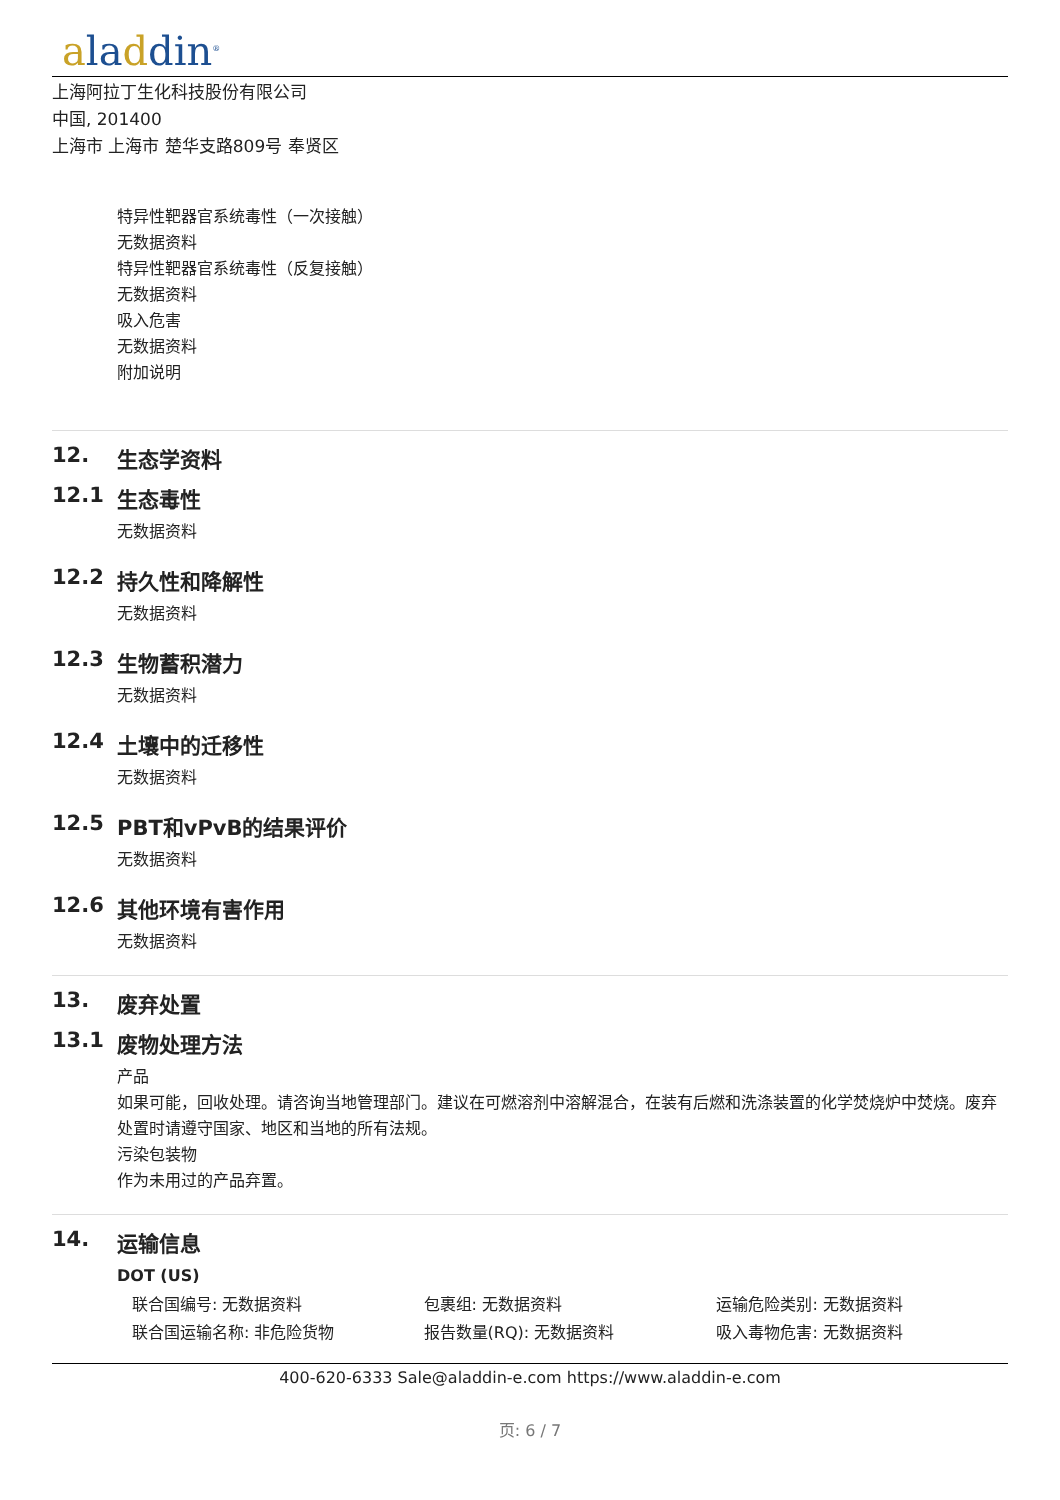aladdin<sup>®</sup>
上海阿拉丁生化科技股份有限公司
中国, 201400
上海市 上海市 楚华支路809号 奉贤区
特异性靶器官系统毒性（一次接触）
无数据资料
特异性靶器官系统毒性（反复接触）
无数据资料
吸入危害
无数据资料
附加说明
12. 生态学资料
12.1 生态毒性
无数据资料
12.2 持久性和降解性
无数据资料
12.3 生物蓄积潜力
无数据资料
12.4 土壤中的迁移性
无数据资料
12.5 PBT和vPvB的结果评价
无数据资料
12.6 其他环境有害作用
无数据资料
13. 废弃处置
13.1 废物处理方法
产品
如果可能，回收处理。请咨询当地管理部门。建议在可燃溶剂中溶解混合，在装有后燃和洗涤装置的化学焚烧炉中焚烧。废弃处置时请遵守国家、地区和当地的所有法规。
污染包装物
作为未用过的产品弃置。
14. 运输信息
DOT (US)
| 联合国编号: 无数据资料 | 包裹组: 无数据资料 | 运输危险类别: 无数据资料 |
| 联合国运输名称: 非危险货物 | 报告数量(RQ): 无数据资料 | 吸入毒物危害: 无数据资料 |
400-620-6333 Sale@aladdin-e.com https://www.aladdin-e.com
页: 6 / 7